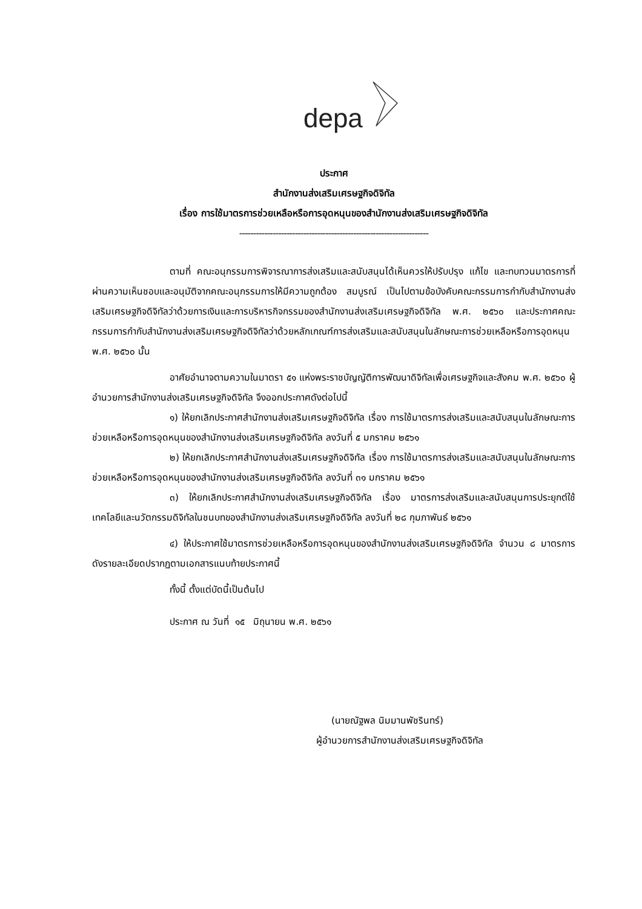depa
ประกาศ
สำนักงานส่งเสริมเศรษฐกิจดิจิทัล
เรื่อง การใช้มาตรการช่วยเหลือหรือการอุดหนุนของสำนักงานส่งเสริมเศรษฐกิจดิจิทัล
--------------------------------------------------------------------
ตามที่ คณะอนุกรรมการพิจารณาการส่งเสริมและสนับสนุนได้เห็นควรให้ปรับปรุง แก้ไข และทบทวนมาตรการที่ผ่านความเห็นชอบและอนุมัติจากคณะอนุกรรมการให้มีความถูกต้อง สมบูรณ์ เป็นไปตามข้อบังคับคณะกรรมการกำกับสำนักงานส่งเสริมเศรษฐกิจดิจิทัลว่าด้วยการเงินและการบริหารกิจกรรมของสำนักงานส่งเสริมเศรษฐกิจดิจิทัล พ.ศ. ๒๕๖๐ และประกาศคณะกรรมการกำกับสำนักงานส่งเสริมเศรษฐกิจดิจิทัลว่าด้วยหลักเกณฑ์การส่งเสริมและสนับสนุนในลักษณะการช่วยเหลือหรือการอุดหนุน พ.ศ. ๒๕๖๐ นั้น
อาศัยอำนาจตามความในมาตรา ๕๑ แห่งพระราชบัญญัติการพัฒนาดิจิทัลเพื่อเศรษฐกิจและสังคม พ.ศ. ๒๕๖๐ ผู้อำนวยการสำนักงานส่งเสริมเศรษฐกิจดิจิทัล จึงออกประกาศดังต่อไปนี้
๑) ให้ยกเลิกประกาศสำนักงานส่งเสริมเศรษฐกิจดิจิทัล เรื่อง การใช้มาตรการส่งเสริมและสนับสนุนในลักษณะการช่วยเหลือหรือการอุดหนุนของสำนักงานส่งเสริมเศรษฐกิจดิจิทัล ลงวันที่ ๕ มกราคม ๒๕๖๑
๒) ให้ยกเลิกประกาศสำนักงานส่งเสริมเศรษฐกิจดิจิทัล เรื่อง การใช้มาตรการส่งเสริมและสนับสนุนในลักษณะการช่วยเหลือหรือการอุดหนุนของสำนักงานส่งเสริมเศรษฐกิจดิจิทัล ลงวันที่ ๓๑ มกราคม ๒๕๖๑
๓) ให้ยกเลิกประกาศสำนักงานส่งเสริมเศรษฐกิจดิจิทัล เรื่อง มาตรการส่งเสริมและสนับสนุนการประยุกต์ใช้เทคโลยีและนวัตกรรมดิจิทัลในชนบทของสำนักงานส่งเสริมเศรษฐกิจดิจิทัล ลงวันที่ ๒๘ กุมภาพันธ์ ๒๕๖๑
๔) ให้ประกาศใช้มาตรการช่วยเหลือหรือการอุดหนุนของสำนักงานส่งเสริมเศรษฐกิจดิจิทัล จำนวน ๘ มาตรการ ดังรายละเอียดปรากฏตามเอกสารแนบท้ายประกาศนี้
ทั้งนี้ ตั้งแต่บัดนี้เป็นต้นไป
ประกาศ ณ วันที่ ๑๕ มิถุนายน พ.ศ. ๒๕๖๑
(นายณัฐพล นิมมานพัชรินทร์)
ผู้อำนวยการสำนักงานส่งเสริมเศรษฐกิจดิจิทัล